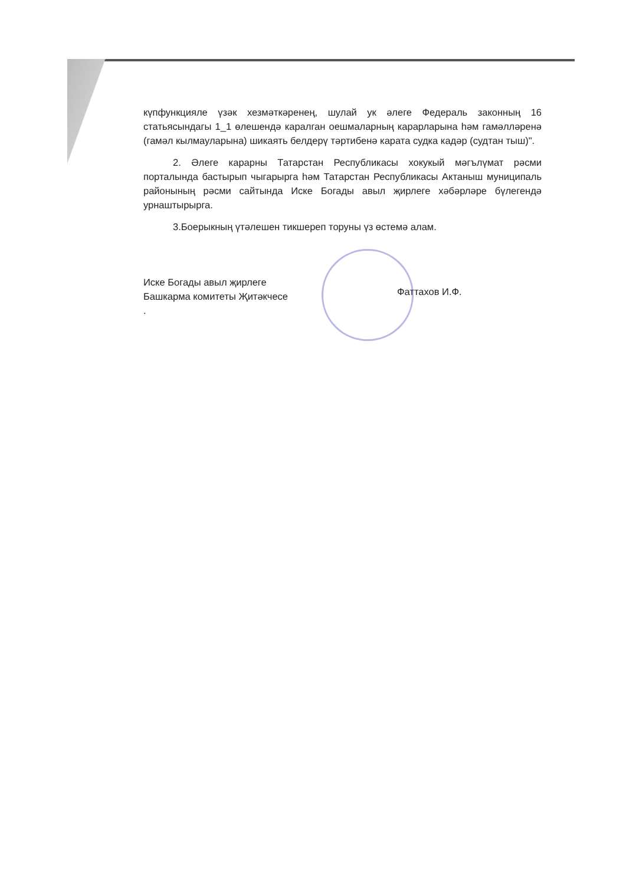күпфункцияле үзәк хезмәткәренең, шулай ук әлеге Федераль законның 16 статьясындагы 1_1 өлешендә каралган оешмаларның карарларына һәм гамәлләренә (гамәл кылмауларына) шикаять белдерү тәртибенә карата судка кадәр (судтан тыш)".
2. Әлеге карарны Татарстан Республикасы хокукый мәгълүмат рәсми порталында бастырып чыгарырга һәм Татарстан Республикасы Актаныш муниципаль районының рәсми сайтында Иске Богады авыл җирлеге хәбәрләре бүлегендә урнаштырырга.
3.Боерыкның үтәлешен тикшереп торуны үз өстемә алам.
Иске Богады авыл җирлеге
Башкарма комитеты Җитәкчесе
.
Фаттахов И.Ф.